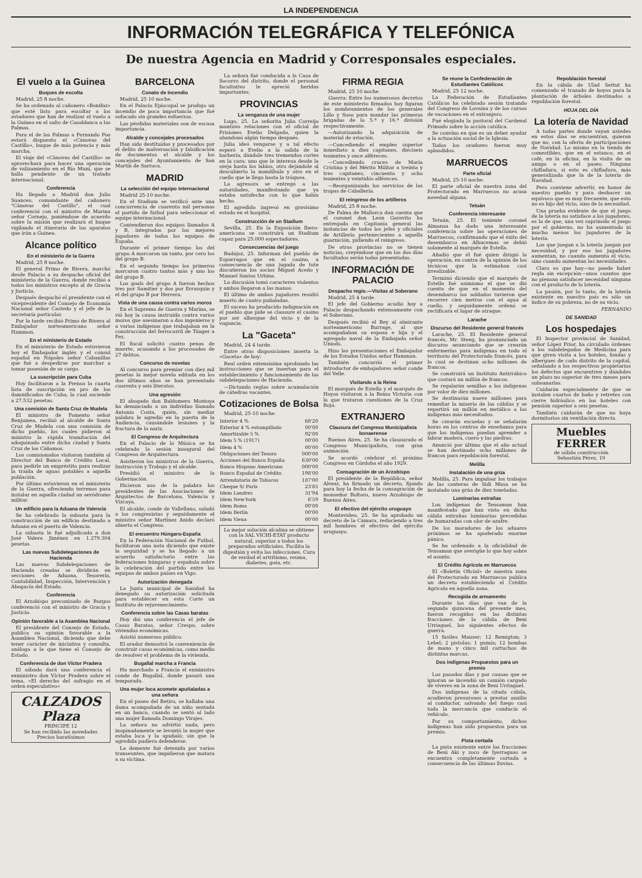LA INDEPENDENCIA
INFORMACIÓN TELEGRÁFICA Y TELEFÓNICA
De nuestra Agencia en Madrid y Corresponsales especiales.
El vuelo a la Guinea
Buques de escolta
Madrid, 25 8 noche.
Se ha ordenado al cañonero «Bonifaz» que esté listo para escoltar a los aviadores que han de realizar el vuelo a la Guinea en el salto de Casablanca a las Palmas.
Para el de las Palmas a Fernando Poo estará dispuesto el «Cánovas del Castillo», buque de más potencia y más marcha.
El viaje del «Cánovas del Castillo» se aprovechará para hacer una operación de valizamiento en el Río Muni, que se halla pendiente de un tratado internacional.
Conferencia
Ha llegado a Madrid don Julio Suances, comandante del cañonero "Cánovas del Castillo", el cual conferenció con el ministro de Marina señor Cornejo, poniéndose de acuerdo sobre la misión que realizará el buque vigilando el itinerario de los aparatos que irán a Guinea.
Alcance político
En el ministerio de la Guerra
Madrid, 25 8 noche.
El general Primo de Rivera, marchó desde Palacio a su despacho oficial del ministerio de la Guerra, donde recibió a todos los ministros excepto al de Gracia y Justicia.
Después despachó el presidente con el vicepresidente del Consejo de Economía Nacional señor Castedo y el jefe de la secretaría particular.
Por la tarde recibió Primo de Rivera al Embajador norteamericano señor Hammon.
En el ministerio de Estado
En el ministerio de Estado estuvieron hoy el Embajador inglés y el cónsul español en Nápoles señor Cabanillas que fué a despedirse por marchar a tomar posesión de su cargo.
La suscripción para Cuba
Hoy facilitaron a la Prensa la cuarta lista de suscripción en pro de los damnificados de Cuba, la cual asciende a 27.532 pesetas.
Una comisión de Santa Cruz de Mudela
El ministro de Fomento señor Benjumea, recibió al alcalde de Santa Cruz de Mudela con una comisión de dicho pueblo, los cuales pidieron al ministro la rápida tramitación del adoquinado entre dicha ciudad y Santa Cruz de los Cáñamos.
Los comisionados visitaron también al Director del Banco de Crédito Local, para pedirle un empréstito para realizar la traída de aguas potables a aquella población.
Por último estuvieron en el ministerio de la Guerra, ofreciendo terrenos para instalar en aquella ciudad un aeródromo militar.
Un edificio para la Aduana de Valencia
Se ha celebrado la subasta para la construcción de un edificio destinado a Aduana en el puerto de Valencia.
La subasta le fué adjudicada a don José Valera Jiménez en 1.279.304 pesetas.
Las nuevas Subdelegaciones de Hacienda
Las nuevas Subdelegaciones de Hacienda creadas se dividirán en secciones de Aduana, Tesorería, Contabilidad, Inspección, Intervención y Abogacía del Estado.
Conferencia
El Arzobispo preconizado de Burgos conferenció con el ministro de Gracia y Justicia.
Opinión favorable a la Asamblea Nacional
El presidente del Consejo de Estado, publica su opinión favorable a la Asamblea Nacional, diciendo que debe tener carácter de iniciativa y consulta, análoga a la que tiene el Consejo de Estado.
Conferencia de don Víctor Pradera
El sábado dará una conferencia el exministro don Víctor Pradera sobre el tema, «El derecho del sufragio en el orden especulativo»
CALZADOS Plaza
PRINCIPE 12
Se han recibido las novedades
Precios baratísimos
BARCELONA
Conato de incendio
Madrid, 25 10 noche.
En el Palacio Episcopal se produjo un incendio de poca importancia que fué sofocado sin grandes esfuerzos.
Las pérdidas materiales son de escasa importancia.
Alcalde y concejales procesados
Han sido destituídos y procesados por el delito de malversación y falsificación de documentos el alcalde y los concejales del Ayuntamiento de San Martín de Sarroca.
MADRID
La selección del equipo internacional
Madrid 25-10 noche.
En el Stadium se verificó ante una concurrencia de cuarenta mil personas el partido de futbol para seleccionar el equipo internacional.
Contendieron dos equipos llamados A y B, integrados por los mejores jugadores de todos los equipos de España.
Durante el primer tiempo los del grupo A marcaron un tanto, por cero los del grupo B.
En el segundo tiempo los primeros marcaron cuatro tantos más y uno los del grupo B.
Los goals del grupo A fueron hechos tres por Samitier y dos por Errazquin y el del grupo B por Herrera.
Vista de una causa contra varios moros
En el Supremo de Guerra y Marina, se vió hoy la causa instruída contra varios moros que asesinaron a dos ingenieros y a varios indígenas que trabajaban en la construcción del ferrocarril de Tánger a Fez.
El fiscal solicitó cuatro penas de muerte, acusando a los procesados de 27 delitos.
Concurso de novelas
Al concurso para premiar con diez mil pesetas la mejor novela editada en los dos últimos años se han presentado cuarenta y seis literatos.
Una agresión
El abogado don Baldomero Montoya ha denunciado a un individuo llamado Antonio Costa, quién, sin mediar palabra le agredió en la puerta de la Audiencia, causándole lesiones y la fractura de la nariz.
El Congreso de Arquitectura
En el Palacio de la Música se ha celebrado la sesión inaugural del Congreso de Arquitectura.
Asistieron los ministros de la Guerra, Instrucción y Trabajo y el alcalde.
Presidió el ministro de la Gobernación.
Hicieron uso de la palabra los presidentes de las Asociaciones de Arquitectos de Barcelona, Valencia y Vizcaya.
El alcalde, conde de Vallellano, saludó a los congresistas y seguidamente el ministro señor Martínez Anido declaró abierto el Congreso.
El encuentro Húngaro-España
En la Federación Nacional de Futbol, facilitaron una nota diciendo que existe la seguridad y se ha llegado a un acuerdo satisfactorio entre las federaciones húngaras y española sobre la celebración del partido entre los equipos de ambos países en Vigo.
Autorización denegada
La Junta municipal de Sanidad ha denegado su autorización solicitada para establecer en esta Corte un Instituto de rejuvenecimiento.
Conferencia sobre las Casas baratas
Hoy dió una conferencia el jefe de Casas Baratas, señor Crespo, sobre viviendas económicas.
Asistió numeroso público.
El orador demostró la conveniencia de construir casas económicas, como medio de resolver el problema de la vivienda.
Bugallal marcha a Francia
Ha marchado a Francia el exministro conde de Bugallal, donde pasará una temporada.
Una mujer loca acomete apuñaladas a una señora
En el paseo del Retiro, se hallaba una dama acompañada de un niño sentada en un banco, cuando se sentó al lado una mujer llamada Domingo Virajes.
La señora no advirtió nada, pero inopinadamente se levantó la mujer que estaba loca y la apuñaló; sin que la agredida pudiera defenderse.
La demente fué detenida por varios transeuntes, que impidieron que matara a su víctima.
La señora fué conducida a la Casa de Socorro del distrito, donde el personal facultativo le apreció heridas importantes.
PROVINCIAS
La venganza de una mujer
Lugo, 25. La señorita Julia Correijo mantuvo relaciones con el oficial de Prisiones Evelio Delgado, quien la abandonó algún tiempo después.
Julia ideó vengarse y a tal efecto esperó a Evelio a la salida de la barbería, dándole tres tremendos cortes en la cara; uno que le interesa desde la oreja hasta los labios, otro dejándole al descubierto la mandíbula y otro en el cuello que le llega hasta la tráquea.
La agresora se entregó a las autoridades, manifestando que ya estaba satisfecha con lo que había hecho.
El agredido ingresó en gravísimo estado en el hospital.
Construcción de un Stadium
Sevilla, 25. En la Exposición Ibero-americana se construirá un Stadium capaz para 25.000 espectadores.
Consecuencias del juego
Badajoz, 25. Informan del pueblo de Esparragos que en el casino, a consecuencia de una jugada de tute discutieron los socios Miguel Acedo y Manuel Santos Urbina.
La discusión tomó caracteres violentos y ambos llegaron a las manos.
El último de ambos jugadores resultó muerto de cuatro puñaladas.
El suceso ha producido indignación en el pueblo que pide se clausure el casino por ser albergue del vicio y de la vagancia.
La "Gaceta"
Madrid, 24 4 tarde.
Entre otras disposiciones inserta la «Gaceta» de hoy:
Real orden extensísima aprobando las instrucciones que se insertan para el establecimiento y funcionamiento de las subdelegaciones de Hacienda.
—Dictando reglas sobre acumulación de cátedras vacantes.
Cotizaciones de Bolsa
Madrid, 25-10 noche.
| Interior 4 % | 68'20 |
| Exterior 4 % estampillado | 00'00 |
| Amortizable 5 % | 92'00 |
| Idem 5 % (1917) | 00'00 |
| Idem 4 % | 00'00 |
| Obligaciones del Tesoro | 000'00 |
| Acciones del Banco España | 630'00 |
| Banco Hispano Americano | 000'00 |
| Banco Español de Crédito | 198'00 |
| Arrendataria de Tabacos | 187'00 |
| Cheque S/ París | 23'85 |
| Idem Londres | 31'94 |
| Idem New-York | 6'59 |
| Idem Roma | 00'00 |
| Idem Berlín | 00'00 |
| Idem Viena | 00'00 |
La mejor solución alcalina se obtiene con la SAL VICHI-ETAT producto natural, superior a todos los preparados artificiales. Facilita la digestión y evita las infecciones. Cura de verdad el artritismo, reuma, diabetes, gota, etc.
FIRMA REGIA
Madrid, 25 10 noche.
Guerra: Entre los numerosos decretos de este ministerio firmados hoy figuran los nombramientos de los generales Lillo y Suso para mandar las primeras brigadas de la 5.ª y 16.ª división respectivamente.
—Autorizando la adquisición de material de aviación.
—Concediendo el empleo superior inmediato a diez capitanes, dieciseis tenientes y once alféreces.
—Concediendo cruces de María Cristina y del Mérito Militar a treinta y tres capitanes, cincuenta y ocho tenientes y veintidós alféreces.
—Reorganizando los servicios de las tropas de Caballería.
El reingreso de los artilleros
Madrid, 25 8 noche.
De Palma de Mallorca dan cuenta que el coronel don León Garavito ha entregado en Capitanía general las instancias de todos los jefes y oficiales de Artillería pertenecientes a aquella guarnición, pidiendo el reingreso.
De otras provincias no se tienen noticias, creyéndose que en los dos días facultados serán todas presentadas.
INFORMACIÓN DE PALACIO
Despacho regio.—Visitas al Soberano
Madrid, 25 4 tarde.
El jefe del Gobierno acudió hoy a Palacio despachando extensamente con el Soberano.
Después recibió el Rey al almirante norteamericano Burrage, al que acompañaban su esposa e hija y el agregado naval de la Embajada señor Uniods.
Hizo las presentaciones el Embajador de los Estados Unidos señor Hammon.
También concurrió el primer introductor de embajadores señor conde del Velle.
Visitando a la Reina
El marqués de Estella y el marqués de Hoyos visitaron a la Reina Victoria con la que trataron cuestiones de la Cruz Roja.
EXTRANJERO
Clausura del Congreso Municipalista bonaerense
Buenos Aires, 25. Se ha clausurado el Congreso Municipalista, con gran animación.
Se acordó celebrar el próximo Congreso en Córdoba el año 1929.
Consagración de un Arzobispo
El presidente de la República, señor Alvear, ha firmado un decreto, fijando para hoy la fecha de la consagración de monseñor Boltaro, nuevo Arzobispo de Buenos Aires.
El efectivo del ejército uruguayo
Montevideo, 25. Se ha aprobado un decreto de la Cámara, reduciendo a tres mil hombres el efectivo del ejército uruguayo.
Se reune la Confederación de Estudiantes Católicos
Madrid, 25 12 noche.
La Federación de Estudiantes Católicos ha celebrado sesión tratando del Congreso de Lovaina y de los cursos de vacaciones en el extranjero.
Fué elogiada la pastoral del Cardenal Primado sobre la acción católica.
Se convino en que es un deber ayudar a la actuación social de la Iglesia.
Todos los oradores fueron muy aplaudidos.
MARRUECOS
Parte oficial
Madrid, 25-10 noche.
El parte oficial de nuestra zona del Protectorado en Marruecos no acusa novedad alguna.
Tetuán
Conferencia interesante
Tetuán, 25. El teniente coronel Almansa ha dado una interesante conferencia sobre las operaciones de Marruecos, confirmando que el éxito del desembarco en Alhucemas se debió solamente al marqués de Estella.
Añadió que él fué quien dirigió la operación, en contra de la opinión de los técnicos que la estimaban casi irrealizable.
Terminó diciendo que el marqués de Estella fué asimismo el que se dió cuenta de que en el momento del desembarco los soldados tuvieron que recorrer cien metros con el agua al cuello, y seguidamente ordenó se rectificara el lugar de atraque.
Larache
Discurso del Residente general francés
Larache, 25. El Residente general francés, Mr. Steeg, ha pronunciado un discurso anunciando que se crearán enfermerías para indígenas en todo el territorio del Protectorado francés, para lo cual se destinan ocho millones de francos.
Se construirá un Instituto Antirrábico que costará un millón de francos.
Se regalarán semillas a los indígenas por valor de diez millones.
Se destinarán nueve millones para remediar la miseria de las cábilas y se repartirá un millón en metálico a los indígenas más necesitados.
Se crearán escuelas y se señalarán horas en los centros de enseñanza para que los indígenas puedan aprender a labrar madera, cuero y las piedras.
Anunció por último que el año actual se han destinado ocho millones de francos para repoblación forestal.
Melilla
Instalación de una grúa
Melilla, 25. Para impulsar los trabajos de las canteras de Sidi Musa se ha instalado una grúa de diez toneladas.
Luminarias extrañas
Los indígenas de Tensaman han manifestado que han visto en dicha cábila extrañas luminarias precedidas de humaradas con olor de azufre.
De los moradores de los aduares próximos se ha apoderado enorme pánico.
Se ha ordenado a la oficialidad de Tensaman que averigüe lo que hay sobre el asunto.
El Crédito Agrícola en Marruecos
El «Boletín Oficial» de nuestra zona del Protectorado en Marruecos publica un decreto estableciendo el Crédito Agrícola en aquella zona.
Recogida de armamento
Durante los días que van de la segunda quincena del presente mes, fueron recogidos en las distintas fracciones de la cábila de Beni Urriaguel, los siguientes efectos de guerra.
15 fusiles Mauser; 12 Remigton; 3 Lebel; 2 pistolas; 1 gumía; 12 bombas de mano y cinco mil cartuchos de distintas marcas.
Dos indígenas Propuestos para un premio
Los pasados días y por causas que se ignoran se incendió un camión cargado de víveres en la zona de Beni Urriaguel.
Dos indígenas de la citada cábila, acudieron presurosos a prestar auxilio al conductor, salvando del fuego casi toda la mercancía que conducía el vehículo.
Por su comportamiento, dichos indígenas han sido propuestos para un premio.
Pista cortada
La pista existente entre las fracciones de Beni Aki y zoco de Iyerraguas se encuentra completamente cortada a consecuencia de las últimas lluvias.
Repoblación forestal
En la cábila de Ulad Settut ha comenzado el trazado de hoyos para la plantación de árboles destinados a repoblación forestal.
HOJA DEL DÍA
La lotería de Navidad
A todas partes donde vayan ustedes en estos días se encuentran, quieran que no, con la oferta de participaciones de Navidad. Lo mismo en la tienda de comestibles, que en el estanco, en el café, en la oficina, en la visita de un amigo o en el paseo. Ninguna chifladura, si esto es chifladura, más generalizada que la de la lotería de Navidad.
Pero conviene advertir, en honor de nuestro pueblo y para deshacer un equívoco que es muy frecuente, que esto no es hijo del vicio, sino de la necesidad.
Una prueba evidente de que el juego de la lotería no satisface a los jugadores, es la de que, una vez suprimido el juego por el gobierno, no ha aumentado ni mucho menos los jugadores de la lotería.
Los que juegan a la lotería juegan por necesidad, y por eso los jugadores aumentan, no cuando aumenta el vicio, sino cuando aumentan las necesidades.
Claro es que hay—no puede haber regla sin excepción—unos cuantos que no piensan satisfacer necesidad ninguna con el producto de la lotería.
La pasión, por lo tanto, de la lotería existente en nuestro país es sólo un índice de su pobreza, no de su vicio.
FERNANDO
DE SANIDAD
Los hospedajes
El Inspector provincial de Sanidad, señor López Prior, ha circulado órdenes a los subdelegados de Medicina para que giren visita a los hoteles, fondas y albergues de cada distrito de la capital, señalando a los respectivos propietarios los defectos que encuentren y dándoles un plazo no superior de tres meses para subsanarlas.
Cuidarán especialmente de que se instalen cuartos de baño y retretes con cierre hidráulico en los hoteles con pensión superior a seis pesetas.
También cuidarán de que no haya dormitorios sin ventilación directa.
Muebles FERRER
de sólida construcción
Sebastián Pérez, 19